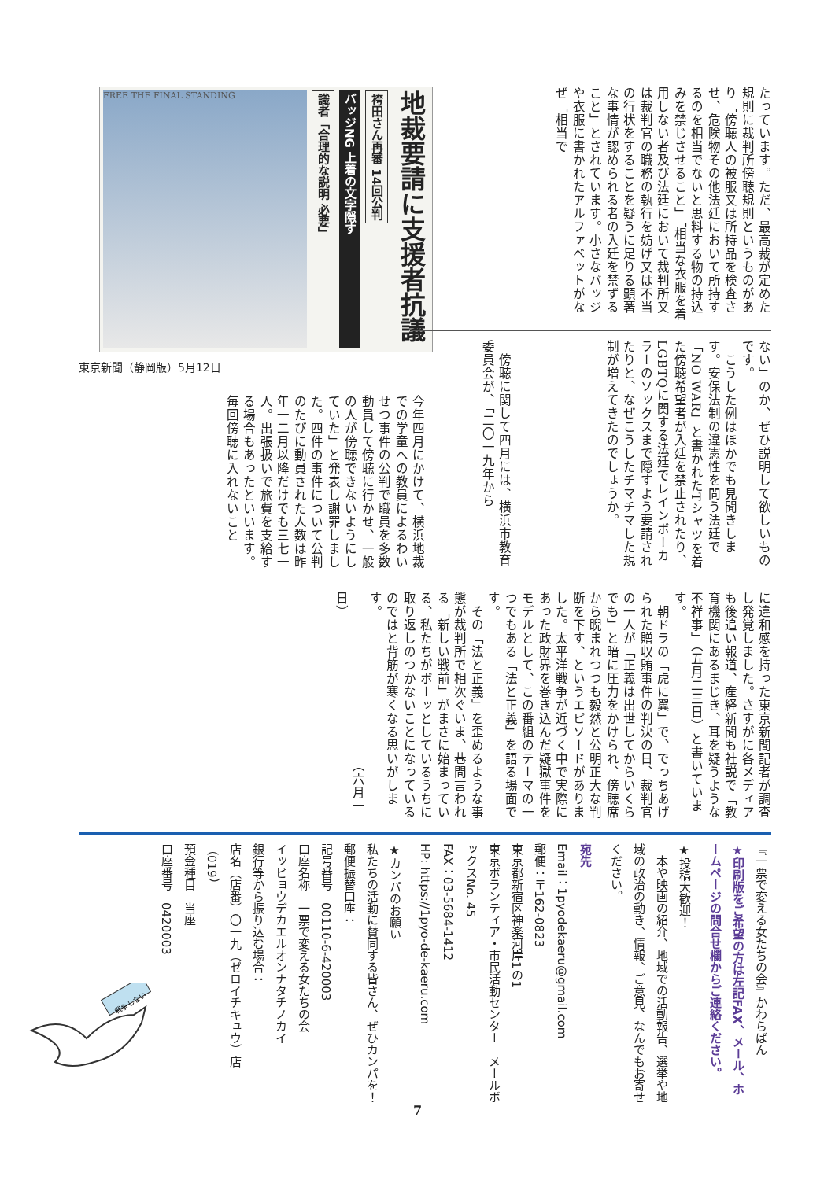たっています。ただ、最高裁が定めた規則に裁判所傍聴規則というものがあり「傍聴人の被服又は所持品を検査させ、危険物その他法廷において所持するのを相当でないと思料する物の持込みを禁じさせること」「相当な衣服を着用しない者及び法廷において裁判所又は裁判官の職務の執行を妨げ又は不当の行状をすることを疑うに足りる顕著な事情が認められる者の入廷を禁ずること」とされています。小さなバッジや衣服に書かれたアルファベットがなぜ「相当で
地裁要請に支援者抗議
袴田さん再審 14回公判
バッジNG 上着の文字隠す
識者「合理的な説明 必要」
FREE THE FINAL STANDING
東京新聞（静岡版）5月12日
ない」のか、ぜひ説明して欲しいものです。
　こうした例はほかでも見聞きします。安保法制の違憲性を問う法廷で「NO WAR」と書かれたTシャツを着た傍聴希望者が入廷を禁止されたり、LGBTQに関する法廷でレインボーカラーのソックスまで隠すよう要請されたりと、なぜこうしたチマチマした規制が増えてきたのでしょうか。
　傍聴に関して四月には、横浜市教育委員会が、「二〇一九年から
今年四月にかけて、横浜地裁での学童への教員によるわいせつ事件の公判で職員を多数動員して傍聴に行かせ、一般の人が傍聴できないようにしていた」と発表し謝罪しました。四件の事件について公判のたびに動員された人数は昨年一二月以降だけでも三七一人。出張扱いで旅費を支給する場合もあったといいます。毎回傍聴に入れないこと
に違和感を持った東京新聞記者が調査し発覚しました。さすがに各メディアも後追い報道、産経新聞も社説で「教育機関にあるまじき、耳を疑うような不祥事」（五月二三日）と書いています。
　朝ドラの「虎に翼」で、でっちあげられた贈収賄事件の判決の日、裁判官の一人が「正義は出世してからいくらでも」と暗に圧力をかけられ、傍聴席から睨まれつつも毅然と公明正大な判断を下す、というエピソードがありました。太平洋戦争が近づく中で実際にあった政財界を巻き込んだ疑獄事件をモデルとして、この番組のテーマの一つでもある「法と正義」を語る場面です。
　その「法と正義」を歪めるような事態が裁判所で相次ぐいま、巷間言われる「新しい戦前」がまさに始まっている、私たちがボーッとしているうちに取り返しのつかないことになっているのではと背筋が寒くなる思いがします。
　　　　　　　　　　　　　（六月一日）
『一票で変える女たちの会』かわらばん
★印刷版をご希望の方は左記FAX、メール、ホームページの問合せ欄からご連絡ください。
★投稿大歓迎！
　本や映画の紹介、地域での活動報告、選挙や地域の政治の動き、情報、ご意見、なんでもお寄せください。
宛先
Email：1pyodekaeru@gmail.com
郵便：〒162-0823
東京都新宿区神楽河岸1の1
東京ボランティア・市民活動センター　メールボックスNo. 45
FAX：03-5684-1412
HP: https://1pyo-de-kaeru.com
★カンパのお願い
私たちの活動に賛同する皆さん、ぜひカンパを！
郵便振替口座：
記号番号　00110-6-420003
口座名称　一票で変える女たちの会
イッピョウデカエルオンナタチノカイ
銀行等から振り込む場合：
店名（店番）〇一九（ゼロイチキュウ）店（019）
預金種目　当座
口座番号　0420003
戦争しない
7